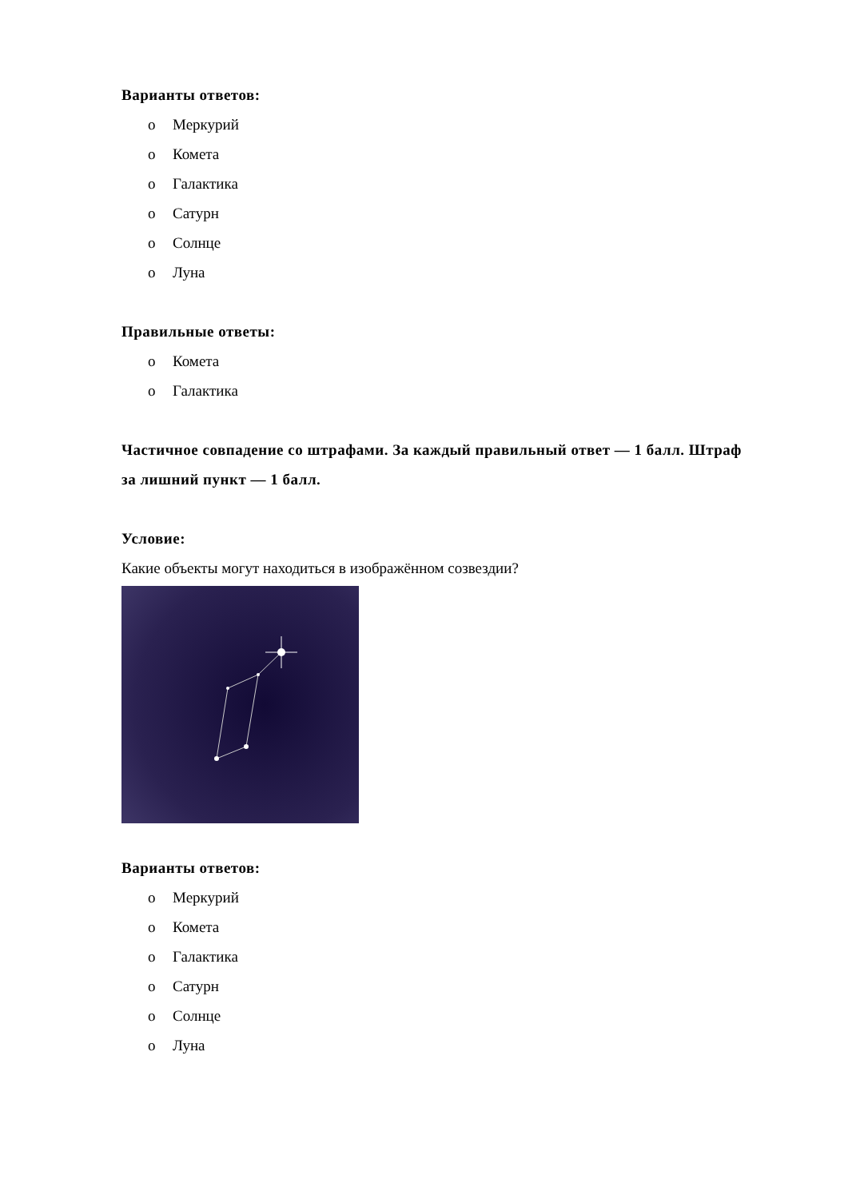Варианты ответов:
o Меркурий
o Комета
o Галактика
o Сатурн
o Солнце
o Луна
Правильные ответы:
o Комета
o Галактика
Частичное совпадение со штрафами. За каждый правильный ответ — 1 балл. Штраф за лишний пункт — 1 балл.
Условие:
Какие объекты могут находиться в изображённом созвездии?
Варианты ответов:
o Меркурий
o Комета
o Галактика
o Сатурн
o Солнце
o Луна